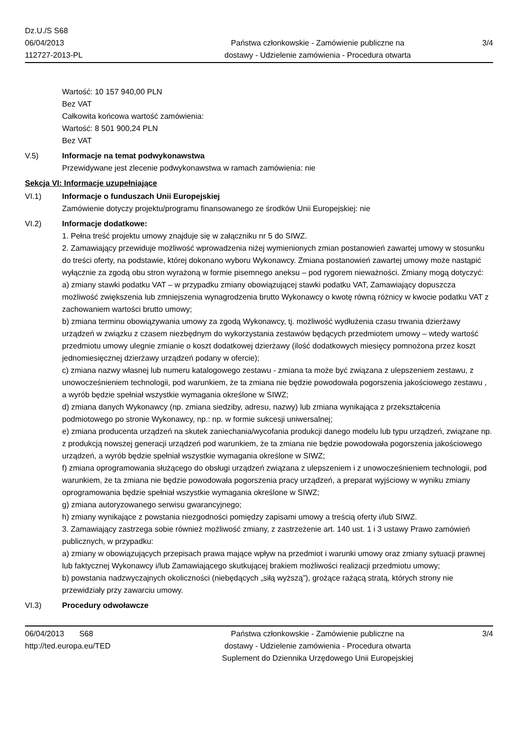Dz.U./S S68
06/04/2013
112727-2013-PL
Państwa członkowskie - Zamówienie publiczne na
dostawy - Udzielenie zamówienia - Procedura otwarta
3/4
Wartość: 10 157 940,00 PLN
Bez VAT
Całkowita końcowa wartość zamówienia:
Wartość: 8 501 900,24 PLN
Bez VAT
V.5) Informacje na temat podwykonawstwa
Przewidywane jest zlecenie podwykonawstwa w ramach zamówienia: nie
Sekcja VI: Informacje uzupełniające
VI.1) Informacje o funduszach Unii Europejskiej
Zamówienie dotyczy projektu/programu finansowanego ze środków Unii Europejskiej: nie
VI.2) Informacje dodatkowe:
1. Pełna treść projektu umowy znajduje się w załączniku nr 5 do SIWZ.
2. Zamawiający przewiduje możliwość wprowadzenia niżej wymienionych zmian postanowień zawartej umowy w stosunku do treści oferty, na podstawie, której dokonano wyboru Wykonawcy. Zmiana postanowień zawartej umowy może nastąpić wyłącznie za zgodą obu stron wyrażoną w formie pisemnego aneksu – pod rygorem nieważności. Zmiany mogą dotyczyć:
a) zmiany stawki podatku VAT – w przypadku zmiany obowiązującej stawki podatku VAT, Zamawiający dopuszcza możliwość zwiększenia lub zmniejszenia wynagrodzenia brutto Wykonawcy o kwotę równą różnicy w kwocie podatku VAT z zachowaniem wartości brutto umowy;
b) zmiana terminu obowiązywania umowy za zgodą Wykonawcy, tj. możliwość wydłużenia czasu trwania dzierżawy urządzeń w związku z czasem niezbędnym do wykorzystania zestawów będących przedmiotem umowy – wtedy wartość przedmiotu umowy ulegnie zmianie o koszt dodatkowej dzierżawy (ilość dodatkowych miesięcy pomnożona przez koszt jednomiesięcznej dzierżawy urządzeń podany w ofercie);
c) zmiana nazwy własnej lub numeru katalogowego zestawu - zmiana ta może być związana z ulepszeniem zestawu, z unowocześnieniem technologii, pod warunkiem, że ta zmiana nie będzie powodowała pogorszenia jakościowego zestawu , a wyrób będzie spełniał wszystkie wymagania określone w SIWZ;
d) zmiana danych Wykonawcy (np. zmiana siedziby, adresu, nazwy) lub zmiana wynikająca z przekształcenia podmiotowego po stronie Wykonawcy, np.: np. w formie sukcesji uniwersalnej;
e) zmiana producenta urządzeń na skutek zaniechania/wycofania produkcji danego modelu lub typu urządzeń, związane np. z produkcją nowszej generacji urządzeń pod warunkiem, że ta zmiana nie będzie powodowała pogorszenia jakościowego urządzeń, a wyrób będzie spełniał wszystkie wymagania określone w SIWZ;
f) zmiana oprogramowania służącego do obsługi urządzeń związana z ulepszeniem i z unowocześnieniem technologii, pod warunkiem, że ta zmiana nie będzie powodowała pogorszenia pracy urządzeń, a preparat wyjściowy w wyniku zmiany oprogramowania będzie spełniał wszystkie wymagania określone w SIWZ;
g) zmiana autoryzowanego serwisu gwarancyjnego;
h) zmiany wynikające z powstania niezgodności pomiędzy zapisami umowy a treścią oferty i/lub SIWZ.
3. Zamawiający zastrzega sobie również możliwość zmiany, z zastrzeżenie art. 140 ust. 1 i 3 ustawy Prawo zamówień publicznych, w przypadku:
a) zmiany w obowiązujących przepisach prawa mające wpływ na przedmiot i warunki umowy oraz zmiany sytuacji prawnej lub faktycznej Wykonawcy i/lub Zamawiającego skutkującej brakiem możliwości realizacji przedmiotu umowy;
b) powstania nadzwyczajnych okoliczności (niebędących „siłą wyższą”), grożące rażącą stratą, których strony nie przewidziały przy zawarciu umowy.
VI.3) Procedury odwoławcze
06/04/2013 S68
http://ted.europa.eu/TED
Państwa członkowskie - Zamówienie publiczne na
dostawy - Udzielenie zamówienia - Procedura otwarta
Suplement do Dziennika Urzędowego Unii Europejskiej
3/4